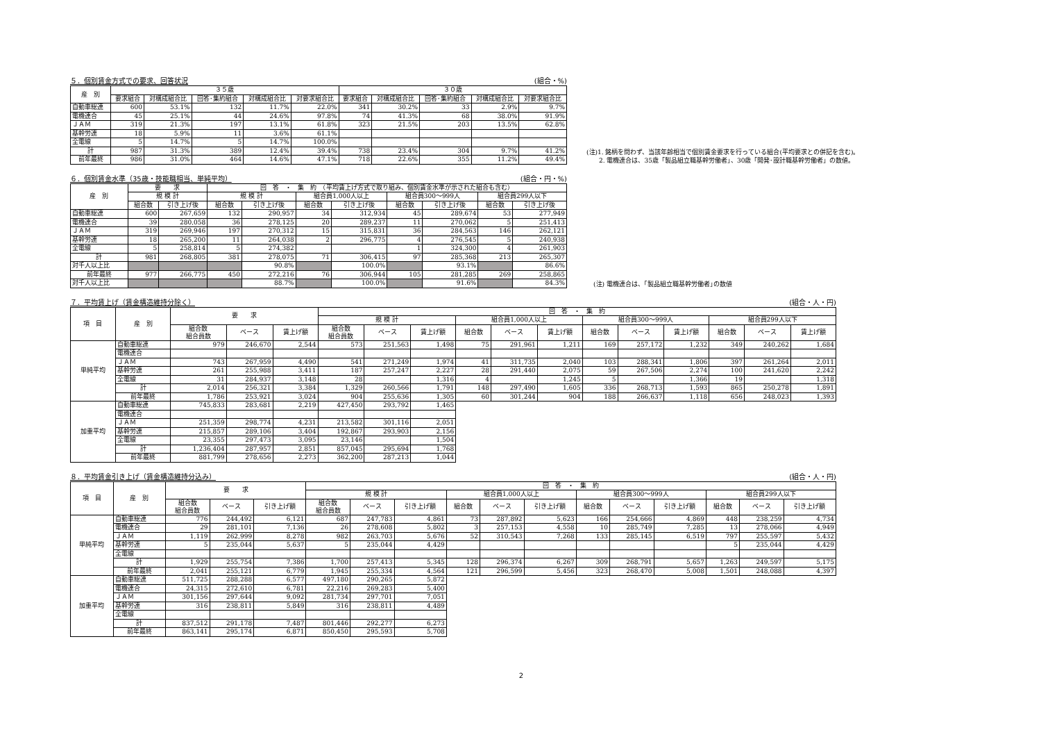５．個別賃金方式での要求、回答状況 (組合・%)
| 産 別 | ３５歳 | | | | | ３０歳 | | | | |
| --- | --- | --- | --- | --- | --- | --- | --- | --- | --- | --- |
| | 要求組合 | 対構成組合比 | 回答･集約組合 | 対構成組合比 | 対要求組合比 | 要求組合 | 対構成組合比 | 回答･集約組合 | 対構成組合比 | 対要求組合比 |
| 自動車総連 | 600 | 53.1% | 132 | 11.7% | 22.0% | 341 | 30.2% | 33 | 2.9% | 9.7% |
| 電機連合 | 45 | 25.1% | 44 | 24.6% | 97.8% | 74 | 41.3% | 68 | 38.0% | 91.9% |
| ＪＡＭ | 319 | 21.3% | 197 | 13.1% | 61.8% | 323 | 21.5% | 203 | 13.5% | 62.8% |
| 基幹労連 | 18 | 5.9% | 11 | 3.6% | 61.1% | | | | | |
| 全電線 | 5 | 14.7% | 5 | 14.7% | 100.0% | | | | | |
| 計 | 987 | 31.3% | 389 | 12.4% | 39.4% | 738 | 23.4% | 304 | 9.7% | 41.2% |
| 前年最終 | 986 | 31.0% | 464 | 14.6% | 47.1% | 718 | 22.6% | 355 | 11.2% | 49.4% |
(注)1. 銘柄を問わず、当該年齢相当で個別賃金要求を行っている組合(平均要求との併記を含む)。
　　2. 電機連合は、35歳「製品組立職基幹労働者」、30歳「開発･設計職基幹労働者」の数値。
６．個別賃金水準（35歳・技能職相当、単純平均） (組合・円・%)
| 産 別 | 要 求 | | 回 答 ・ 集 約 （平均賃上げ方式で取り組み、個別賃金水準が示された組合も含む） | | | | | | | |
| --- | --- | --- | --- | --- | --- | --- | --- | --- | --- | --- |
| | 規 模 計 | | 規 模 計 | | 組合員1,000人以上 | | 組合員300～999人 | | 組合員299人以下 | |
| | 組合数 | 引き上げ後 | 組合数 | 引き上げ後 | 組合数 | 引き上げ後 | 組合数 | 引き上げ後 | 組合数 | 引き上げ後 |
| 自動車総連 | 600 | 267,659 | 132 | 290,957 | 34 | 312,934 | 45 | 289,674 | 53 | 277,949 |
| 電機連合 | 39 | 280,058 | 36 | 278,125 | 20 | 289,237 | 11 | 270,062 | 5 | 251,413 |
| ＪＡＭ | 319 | 269,946 | 197 | 270,312 | 15 | 315,831 | 36 | 284,563 | 146 | 262,121 |
| 基幹労連 | 18 | 265,200 | 11 | 264,038 | 2 | 296,775 | 4 | 276,545 | 5 | 240,938 |
| 全電線 | 5 | 258,814 | 5 | 274,382 | | | 1 | 324,300 | 4 | 261,903 |
| 計 | 981 | 268,805 | 381 | 278,075 | 71 | 306,415 | 97 | 285,368 | 213 | 265,307 |
| 対千人以上比 | | | | 90.8% | | 100.0% | | 93.1% | | 86.6% |
| 前年最終 | 977 | 266,775 | 450 | 272,216 | 76 | 306,944 | 105 | 281,285 | 269 | 258,865 |
| 対千人以上比 | | | | 88.7% | | 100.0% | | 91.6% | | 84.3% |
(注) 電機連合は、｢製品組立職基幹労働者｣の数値
７．平均賃上げ（賃金構造維持分除く） (組合・人・円)
| 項 目 | 産 別 | 要 求 | | | 回 答 ・ 集 約 | | | | | | | | | | | |
| --- | --- | --- | --- | --- | --- | --- | --- | --- | --- | --- | --- | --- | --- | --- | --- | --- |
| | | | | | 規 模 計 | | | 組合員1,000人以上 | | | 組合員300～999人 | | | 組合員299人以下 | | |
| | | 組合数 組合員数 | ベース | 賃上げ額 | 組合数 組合員数 | ベース | 賃上げ額 | 組合数 | ベース | 賃上げ額 | 組合数 | ベース | 賃上げ額 | 組合数 | ベース | 賃上げ額 |
| 単純平均 | 自動車総連 | 979 | 246,670 | 2,544 | 573 | 251,563 | 1,498 | 75 | 291,961 | 1,211 | 169 | 257,172 | 1,232 | 349 | 240,262 | 1,684 |
| | 電機連合 | | | | | | | | | | | | | | | |
| | ＪＡＭ | 743 | 267,959 | 4,490 | 541 | 271,249 | 1,974 | 41 | 311,735 | 2,040 | 103 | 288,341 | 1,806 | 397 | 261,264 | 2,011 |
| | 基幹労連 | 261 | 255,988 | 3,411 | 187 | 257,247 | 2,227 | 28 | 291,440 | 2,075 | 59 | 267,506 | 2,274 | 100 | 241,620 | 2,242 |
| | 全電線 | 31 | 284,937 | 3,148 | 28 | | 1,316 | 4 | | 1,245 | 5 | | 1,366 | 19 | | 1,318 |
| | 計 | 2,014 | 256,321 | 3,384 | 1,329 | 260,566 | 1,791 | 148 | 297,490 | 1,605 | 336 | 268,713 | 1,593 | 865 | 250,278 | 1,891 |
| | 前年最終 | 1,786 | 253,921 | 3,024 | 904 | 255,636 | 1,305 | 60 | 301,244 | 904 | 188 | 266,637 | 1,118 | 656 | 248,023 | 1,393 |
| 加重平均 | 自動車総連 | 745,833 | 283,681 | 2,219 | 427,450 | 293,792 | 1,465 | | | | | | | | | |
| | 電機連合 | | | | | | | | | | | | | | | |
| | ＪＡＭ | 251,359 | 298,774 | 4,231 | 213,582 | 301,116 | 2,051 | | | | | | | | | |
| | 基幹労連 | 215,857 | 289,106 | 3,404 | 192,867 | 293,903 | 2,156 | | | | | | | | | |
| | 全電線 | 23,355 | 297,473 | 3,095 | 23,146 | | 1,504 | | | | | | | | | |
| | 計 | 1,236,404 | 287,957 | 2,851 | 857,045 | 295,694 | 1,768 | | | | | | | | | |
| | 前年最終 | 881,799 | 278,656 | 2,273 | 362,200 | 287,213 | 1,044 | | | | | | | | | |
８．平均賃金引き上げ（賃金構造維持分込み） (組合・人・円)
| 項 目 | 産 別 | 要 求 | | | 回 答 ・ 集 約 | | | | | | | | | | | |
| --- | --- | --- | --- | --- | --- | --- | --- | --- | --- | --- | --- | --- | --- | --- | --- | --- |
| | | | | | 規 模 計 | | | 組合員1,000人以上 | | | 組合員300～999人 | | | 組合員299人以下 | | |
| | | 組合数 組合員数 | ベース | 引き上げ額 | 組合数 組合員数 | ベース | 引き上げ額 | 組合数 | ベース | 引き上げ額 | 組合数 | ベース | 引き上げ額 | 組合数 | ベース | 引き上げ額 |
| 単純平均 | 自動車総連 | 776 | 244,492 | 6,121 | 687 | 247,783 | 4,861 | 73 | 287,892 | 5,623 | 166 | 254,666 | 4,869 | 448 | 238,259 | 4,734 |
| | 電機連合 | 29 | 281,101 | 7,136 | 26 | 278,608 | 5,802 | 3 | 257,153 | 4,558 | 10 | 285,749 | 7,285 | 13 | 278,066 | 4,949 |
| | ＪＡＭ | 1,119 | 262,999 | 8,278 | 982 | 263,703 | 5,676 | 52 | 310,543 | 7,268 | 133 | 285,145 | 6,519 | 797 | 255,597 | 5,432 |
| | 基幹労連 | 5 | 235,044 | 5,637 | 5 | 235,044 | 4,429 | | | | | | | 5 | 235,044 | 4,429 |
| | 全電線 | | | | | | | | | | | | | | | |
| | 計 | 1,929 | 255,754 | 7,386 | 1,700 | 257,413 | 5,345 | 128 | 296,374 | 6,267 | 309 | 268,791 | 5,657 | 1,263 | 249,597 | 5,175 |
| | 前年最終 | 2,041 | 255,121 | 6,779 | 1,945 | 255,334 | 4,564 | 121 | 296,599 | 5,456 | 323 | 268,470 | 5,008 | 1,501 | 248,088 | 4,397 |
| 加重平均 | 自動車総連 | 511,725 | 288,288 | 6,577 | 497,180 | 290,265 | 5,872 | | | | | | | | | |
| | 電機連合 | 24,315 | 272,610 | 6,781 | 22,216 | 269,283 | 5,400 | | | | | | | | | |
| | ＪＡＭ | 301,156 | 297,644 | 9,092 | 281,734 | 297,701 | 7,051 | | | | | | | | | |
| | 基幹労連 | 316 | 238,811 | 5,849 | 316 | 238,811 | 4,489 | | | | | | | | | |
| | 全電線 | | | | | | | | | | | | | | | |
| | 計 | 837,512 | 291,178 | 7,487 | 801,446 | 292,277 | 6,273 | | | | | | | | | |
| | 前年最終 | 863,141 | 295,174 | 6,871 | 850,450 | 295,593 | 5,708 | | | | | | | | | |
2